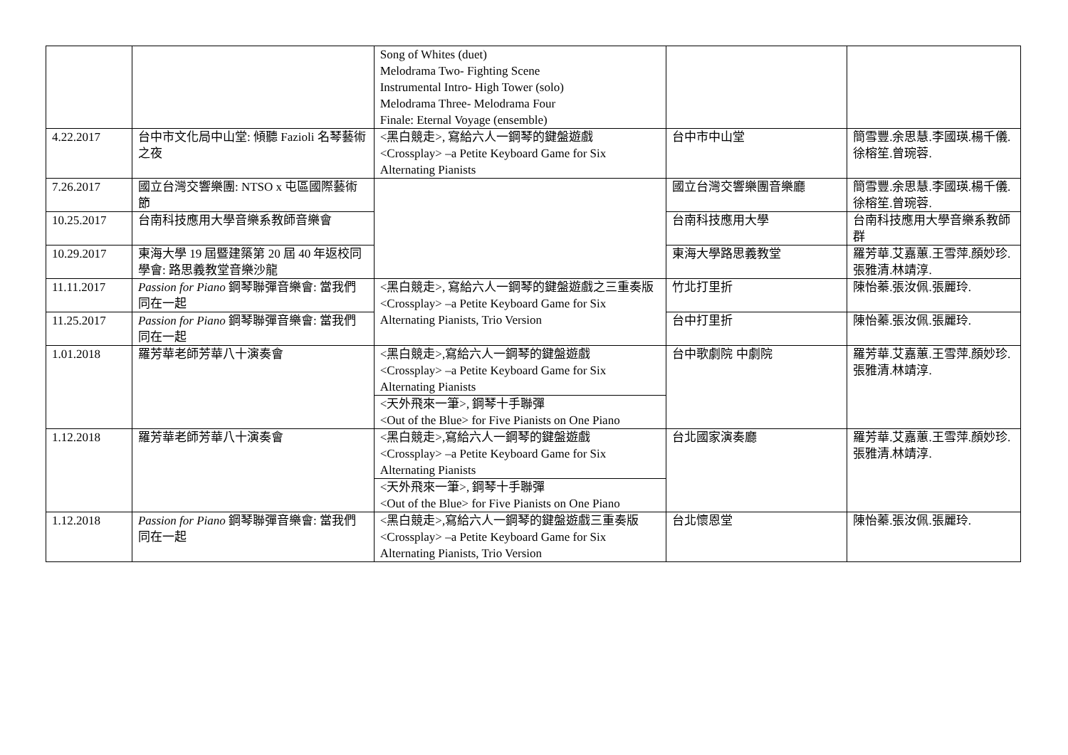| | | Song of Whites (duet) Melodrama Two- Fighting Scene Instrumental Intro- High Tower (solo) Melodrama Three- Melodrama Four Finale: Eternal Voyage (ensemble) | | |
| 4.22.2017 | 台中市文化局中山堂: 傾聽 Fazioli 名琴藝術之夜 | <黑白競走>, 寫給六人一鋼琴的鍵盤遊戲 <Crossplay> –a Petite Keyboard Game for Six Alternating Pianists | 台中市中山堂 | 簡雪豐.余思慧.李國瑛.楊千儀.徐榕笙.曾琬蓉. |
| 7.26.2017 | 國立台灣交響樂團: NTSO x 屯區國際藝術節 | | 國立台灣交響樂團音樂廳 | 簡雪豐.余思慧.李國瑛.楊千儀.徐榕笙.曾琬蓉. |
| 10.25.2017 | 台南科技應用大學音樂系教師音樂會 | | 台南科技應用大學 | 台南科技應用大學音樂系教師群 |
| 10.29.2017 | 東海大學 19 屆暨建築第 20 屆 40 年返校同學會: 路思義教堂音樂沙龍 | | 東海大學路思義教堂 | 羅芳華.艾嘉蕙.王雪萍.顏妙珍.張雅清.林靖淳. |
| 11.11.2017 | Passion for Piano 鋼琴聯彈音樂會: 當我們同在一起 | <黑白競走>, 寫給六人一鋼琴的鍵盤遊戲之三重奏版 <Crossplay> –a Petite Keyboard Game for Six Alternating Pianists, Trio Version | 竹北打里折 | 陳怡蓁.張汝佩.張麗玲. |
| 11.25.2017 | Passion for Piano 鋼琴聯彈音樂會: 當我們同在一起 | | 台中打里折 | 陳怡蓁.張汝佩.張麗玲. |
| 1.01.2018 | 羅芳華老師芳華八十演奏會 | <黑白競走>,寫給六人一鋼琴的鍵盤遊戲 <Crossplay> –a Petite Keyboard Game for Six Alternating Pianists | 台中歌劇院 中劇院 | 羅芳華.艾嘉蕙.王雪萍.顏妙珍.張雅清.林靖淳. |
| | | <天外飛來一筆>, 鋼琴十手聯彈 <Out of the Blue> for Five Pianists on One Piano | | |
| 1.12.2018 | 羅芳華老師芳華八十演奏會 | <黑白競走>,寫給六人一鋼琴的鍵盤遊戲 <Crossplay> –a Petite Keyboard Game for Six Alternating Pianists | 台北國家演奏廳 | 羅芳華.艾嘉蕙.王雪萍.顏妙珍.張雅清.林靖淳. |
| | | <天外飛來一筆>, 鋼琴十手聯彈 <Out of the Blue> for Five Pianists on One Piano | | |
| 1.12.2018 | Passion for Piano 鋼琴聯彈音樂會: 當我們同在一起 | <黑白競走>,寫給六人一鋼琴的鍵盤遊戲三重奏版 <Crossplay> –a Petite Keyboard Game for Six Alternating Pianists, Trio Version | 台北懷恩堂 | 陳怡蓁.張汝佩.張麗玲. |